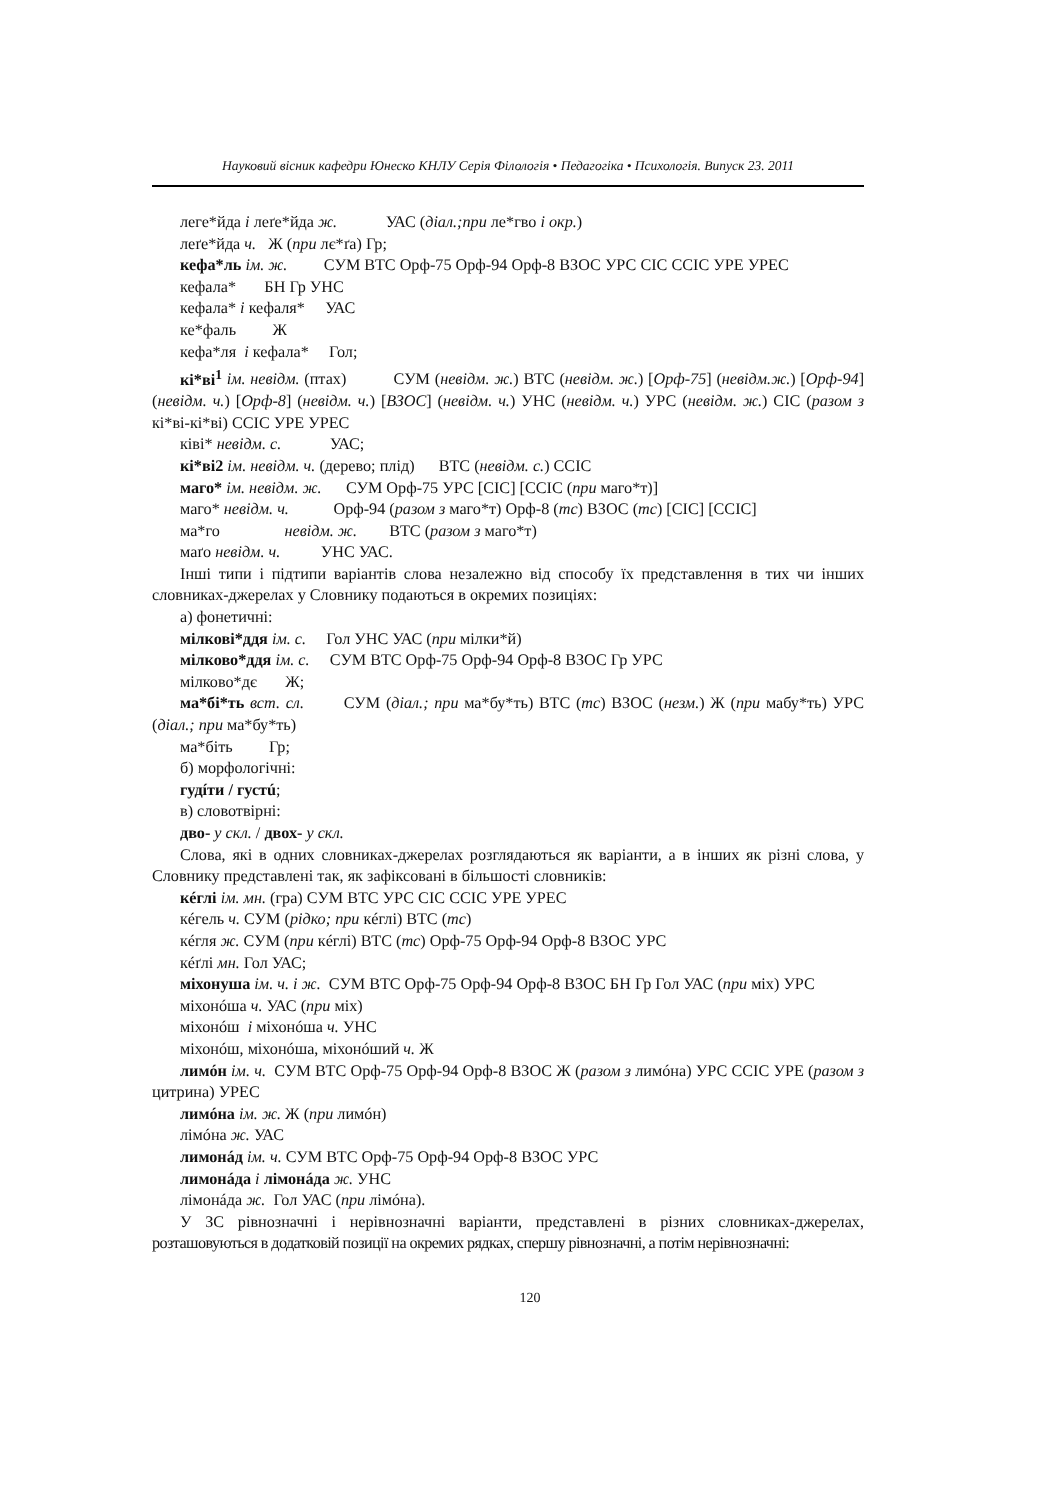Науковий вісник кафедри Юнеско КНЛУ Серія Філологія • Педагогіка • Психологія. Випуск 23. 2011
леге*йда і леґе*йда ж. УАС (діал.;при ле*гво і окр.)
леґе*йда ч. Ж (при лє*ґа) Гр;
кефа*ль ім. ж. СУМ ВТС Орф-75 Орф-94 Орф-8 ВЗОС УРС СІС ССІС УРЕ УРЕС
кефала* БН Гр УНС
кефала* і кефаля* УАС
ке*фаль Ж
кефа*ля і кефала* Гол;
кі*ві<sup>1</sup> ім. невідм. (птах) СУМ (невідм. ж.) ВТС (невідм. ж.) [Орф-75] (невідм.ж.) [Орф-94] (невідм. ч.) [Орф-8] (невідм. ч.) [ВЗОС] (невідм. ч.) УНС (невідм. ч.) УРС (невідм. ж.) СІС (разом з кі*ві-кі*ві) ССІС УРЕ УРЕС
ківі* невідм. с. УАС;
кі*ві2 ім. невідм. ч. (дерево; плід) ВТС (невідм. с.) ССІС
маго* ім. невідм. ж. СУМ Орф-75 УРС [СІС] [ССІС (при маго*т)]
маго* невідм. ч. Орф-94 (разом з маго*т) Орф-8 (тс) ВЗОС (тс) [СІС] [ССІС]
ма*го невідм. ж. ВТС (разом з маго*т)
маґо невідм. ч. УНС УАС.
Інші типи і підтипи варіантів слова незалежно від способу їх представлення в тих чи інших словниках-джерелах у Словнику подаються в окремих позиціях:
а) фонетичні:
мілкові*ддя ім. с. Гол УНС УАС (при мілки*й)
мілково*ддя ім. с. СУМ ВТС Орф-75 Орф-94 Орф-8 ВЗОС Гр УРС
мілково*дє Ж;
ма*бі*ть вст. сл. СУМ (діал.; при ма*бу*ть) ВТС (тс) ВЗОС (незм.) Ж (при мабу*ть) УРС (діал.; при ма*бу*ть)
ма*біть Гр;
б) морфологічні:
гудíти / густú;
в) словотвірні:
дво- у скл. / двох- у скл.
Слова, які в одних словниках-джерелах розглядаються як варіанти, а в інших як різні слова, у Словнику представлені так, як зафіксовані в більшості словників:
кéглі ім. мн. (гра) СУМ ВТС УРС СІС ССІС УРЕ УРЕС
кéгель ч. СУМ (рідко; при кéглі) ВТС (тс)
кéгля ж. СУМ (при кéглі) ВТС (тс) Орф-75 Орф-94 Орф-8 ВЗОС УРС
кéґлі мн. Гол УАС;
міхонуша ім. ч. і ж. СУМ ВТС Орф-75 Орф-94 Орф-8 ВЗОС БН Гр Гол УАС (при міх) УРС
міхонóша ч. УАС (при міх)
міхонóш і міхонóша ч. УНС
міхонóш, міхонóша, міхонóший ч. Ж
лимóн ім. ч. СУМ ВТС Орф-75 Орф-94 Орф-8 ВЗОС Ж (разом з лимóна) УРС ССІС УРЕ (разом з цитрина) УРЕС
лимóна ім. ж. Ж (при лимóн)
лімóна ж. УАС
лимонáд ім. ч. СУМ ВТС Орф-75 Орф-94 Орф-8 ВЗОС УРС
лимонáда і лімонáда ж. УНС
лімонáда ж. Гол УАС (при лімóна).
У ЗС рівнозначні і нерівнозначні варіанти, представлені в різних словниках-джерелах, розташовуються в додатковій позиції на окремих рядках, спершу рівнозначні, а потім нерівнозначні:
120